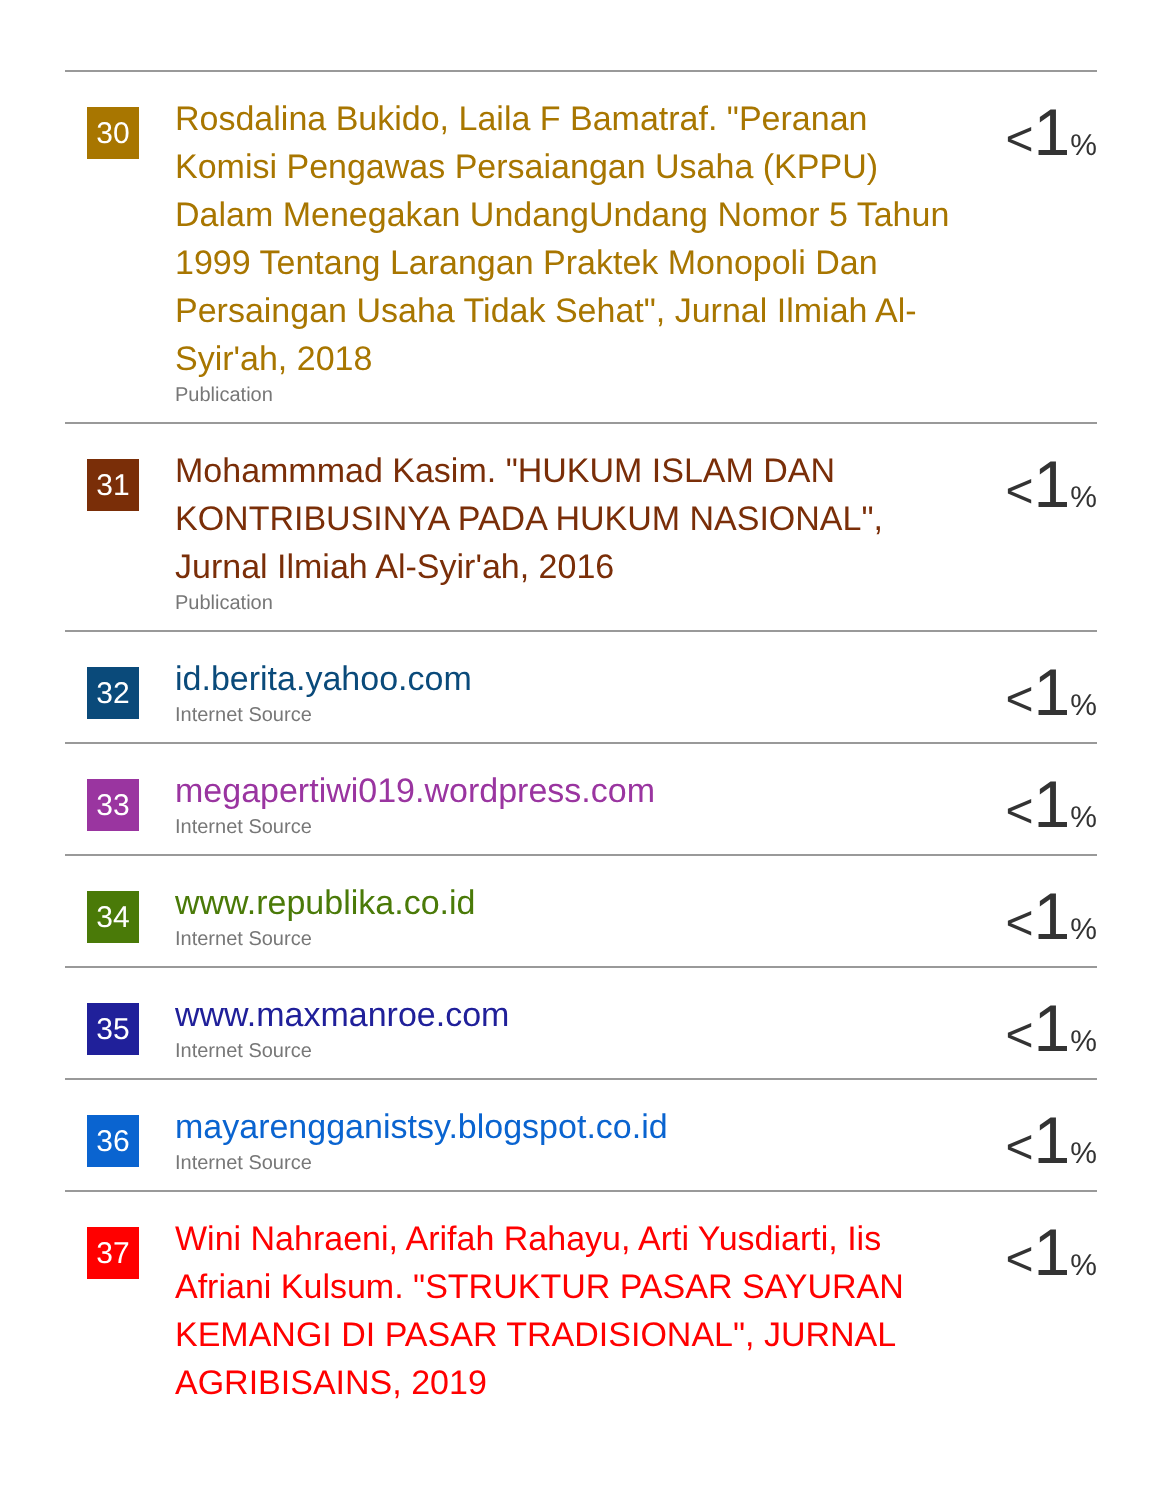| 30 | Rosdalina Bukido, Laila F Bamatraf. "Peranan Komisi Pengawas Persaiangan Usaha (KPPU) Dalam Menegakan UndangUndang Nomor 5 Tahun 1999 Tentang Larangan Praktek Monopoli Dan Persaingan Usaha Tidak Sehat", Jurnal Ilmiah Al-Syir'ah, 2018 Publication | < 1 % |
| 31 | Mohammmad Kasim. "HUKUM ISLAM DAN KONTRIBUSINYA PADA HUKUM NASIONAL", Jurnal Ilmiah Al-Syir'ah, 2016 Publication | < 1 % |
| 32 | id.berita.yahoo.com Internet Source | < 1 % |
| 33 | megapertiwi019.wordpress.com Internet Source | < 1 % |
| 34 | www.republika.co.id Internet Source | < 1 % |
| 35 | www.maxmanroe.com Internet Source | < 1 % |
| 36 | mayarengganistsy.blogspot.co.id Internet Source | < 1 % |
| 37 | Wini Nahraeni, Arifah Rahayu, Arti Yusdiarti, Iis Afriani Kulsum. "STRUKTUR PASAR SAYURAN KEMANGI DI PASAR TRADISIONAL", JURNAL AGRIBISAINS, 2019 | < 1 % |